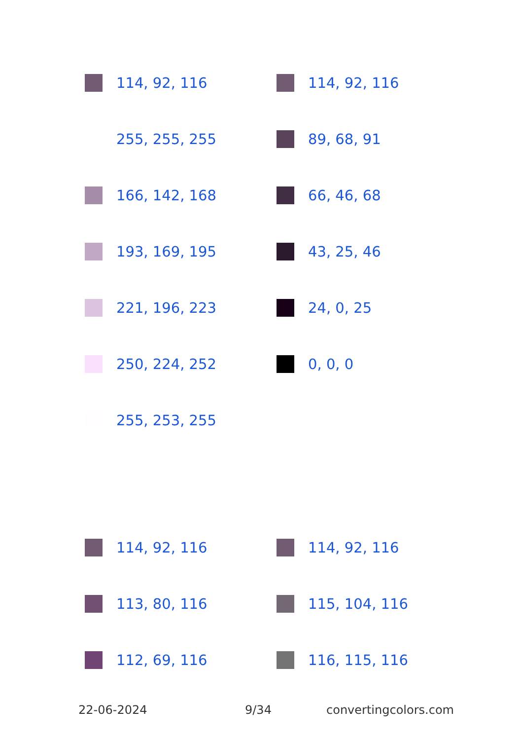114, 92, 116 114, 92, 116
255, 255, 255 89, 68, 91
166, 142, 168 66, 46, 68
193, 169, 195 43, 25, 46
221, 196, 223 24, 0, 25
250, 224, 252 0, 0, 0
255, 253, 255
114, 92, 116 114, 92, 116
113, 80, 116 115, 104, 116
112, 69, 116 116, 115, 116
22-06-2024 9/34 convertingcolors.com